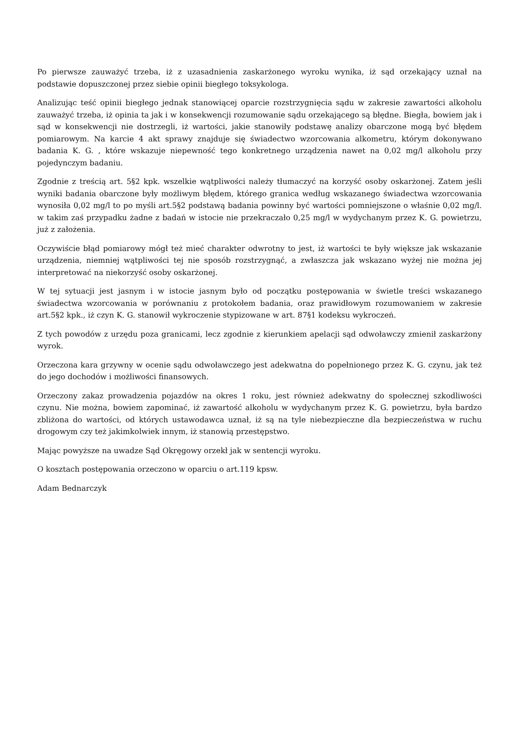Po pierwsze zauważyć trzeba, iż z uzasadnienia zaskarżonego wyroku wynika, iż sąd orzekający uznał na podstawie dopuszczonej przez siebie opinii biegłego toksykologa.
Analizując teść opinii biegłego jednak stanowiącej oparcie rozstrzygnięcia sądu w zakresie zawartości alkoholu zauważyć trzeba, iż opinia ta jak i w konsekwencji rozumowanie sądu orzekającego są błędne. Biegła, bowiem jak i sąd w konsekwencji nie dostrzegli, iż wartości, jakie stanowiły podstawę analizy obarczone mogą być błędem pomiarowym. Na karcie 4 akt sprawy znajduje się świadectwo wzorcowania alkometru, którym dokonywano badania K. G. , które wskazuje niepewność tego konkretnego urządzenia nawet na 0,02 mg/l alkoholu przy pojedynczym badaniu.
Zgodnie z treścią art. 5§2 kpk. wszelkie wątpliwości należy tłumaczyć na korzyść osoby oskarżonej. Zatem jeśli wyniki badania obarczone były możliwym błędem, którego granica według wskazanego świadectwa wzorcowania wynosiła 0,02 mg/l to po myśli art.5§2 podstawą badania powinny być wartości pomniejszone o właśnie 0,02 mg/l. w takim zaś przypadku żadne z badań w istocie nie przekraczało 0,25 mg/l w wydychanym przez K. G. powietrzu, już z założenia.
Oczywiście błąd pomiarowy mógł też mieć charakter odwrotny to jest, iż wartości te były większe jak wskazanie urządzenia, niemniej wątpliwości tej nie sposób rozstrzygnąć, a zwłaszcza jak wskazano wyżej nie można jej interpretować na niekorzyść osoby oskarżonej.
W tej sytuacji jest jasnym i w istocie jasnym było od początku postępowania w świetle treści wskazanego świadectwa wzorcowania w porównaniu z protokołem badania, oraz prawidłowym rozumowaniem w zakresie art.5§2 kpk., iż czyn K. G. stanowił wykroczenie stypizowane w art. 87§1 kodeksu wykroczeń.
Z tych powodów z urzędu poza granicami, lecz zgodnie z kierunkiem apelacji sąd odwoławczy zmienił zaskarżony wyrok.
Orzeczona kara grzywny w ocenie sądu odwoławczego jest adekwatna do popełnionego przez K. G. czynu, jak też do jego dochodów i możliwości finansowych.
Orzeczony zakaz prowadzenia pojazdów na okres 1 roku, jest również adekwatny do społecznej szkodliwości czynu. Nie można, bowiem zapominać, iż zawartość alkoholu w wydychanym przez K. G. powietrzu, była bardzo zbliżona do wartości, od których ustawodawca uznał, iż są na tyle niebezpieczne dla bezpieczeństwa w ruchu drogowym czy też jakimkolwiek innym, iż stanowią przestępstwo.
Mając powyższe na uwadze Sąd Okręgowy orzekł jak w sentencji wyroku.
O kosztach postępowania orzeczono w oparciu o art.119 kpsw.
Adam Bednarczyk